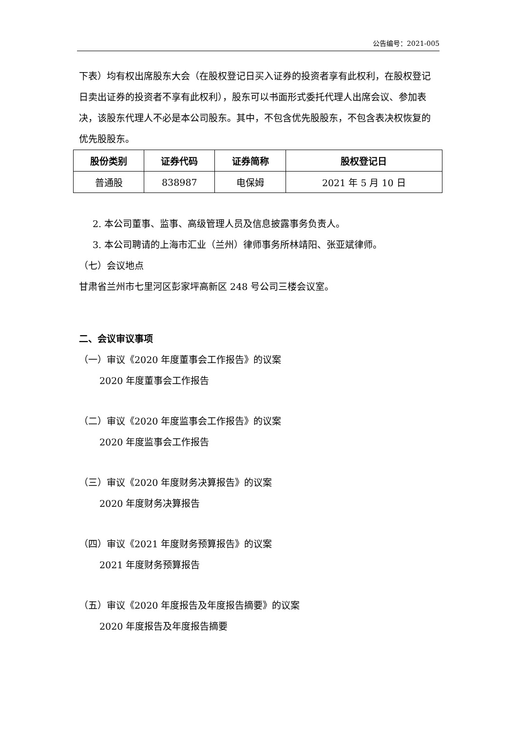公告编号：2021-005
下表）均有权出席股东大会（在股权登记日买入证券的投资者享有此权利，在股权登记日卖出证券的投资者不享有此权利），股东可以书面形式委托代理人出席会议、参加表决，该股东代理人不必是本公司股东。其中，不包含优先股股东，不包含表决权恢复的优先股股东。
| 股份类别 | 证券代码 | 证券简称 | 股权登记日 |
| --- | --- | --- | --- |
| 普通股 | 838987 | 电保姆 | 2021 年 5 月 10 日 |
2. 本公司董事、监事、高级管理人员及信息披露事务负责人。
3. 本公司聘请的上海市汇业（兰州）律师事务所林靖阳、张亚斌律师。
（七）会议地点
甘肃省兰州市七里河区彭家坪高新区 248 号公司三楼会议室。
二、会议审议事项
（一）审议《2020 年度董事会工作报告》的议案
2020 年度董事会工作报告
（二）审议《2020 年度监事会工作报告》的议案
2020 年度监事会工作报告
（三）审议《2020 年度财务决算报告》的议案
2020 年度财务决算报告
（四）审议《2021 年度财务预算报告》的议案
2021 年度财务预算报告
（五）审议《2020 年度报告及年度报告摘要》的议案
2020 年度报告及年度报告摘要